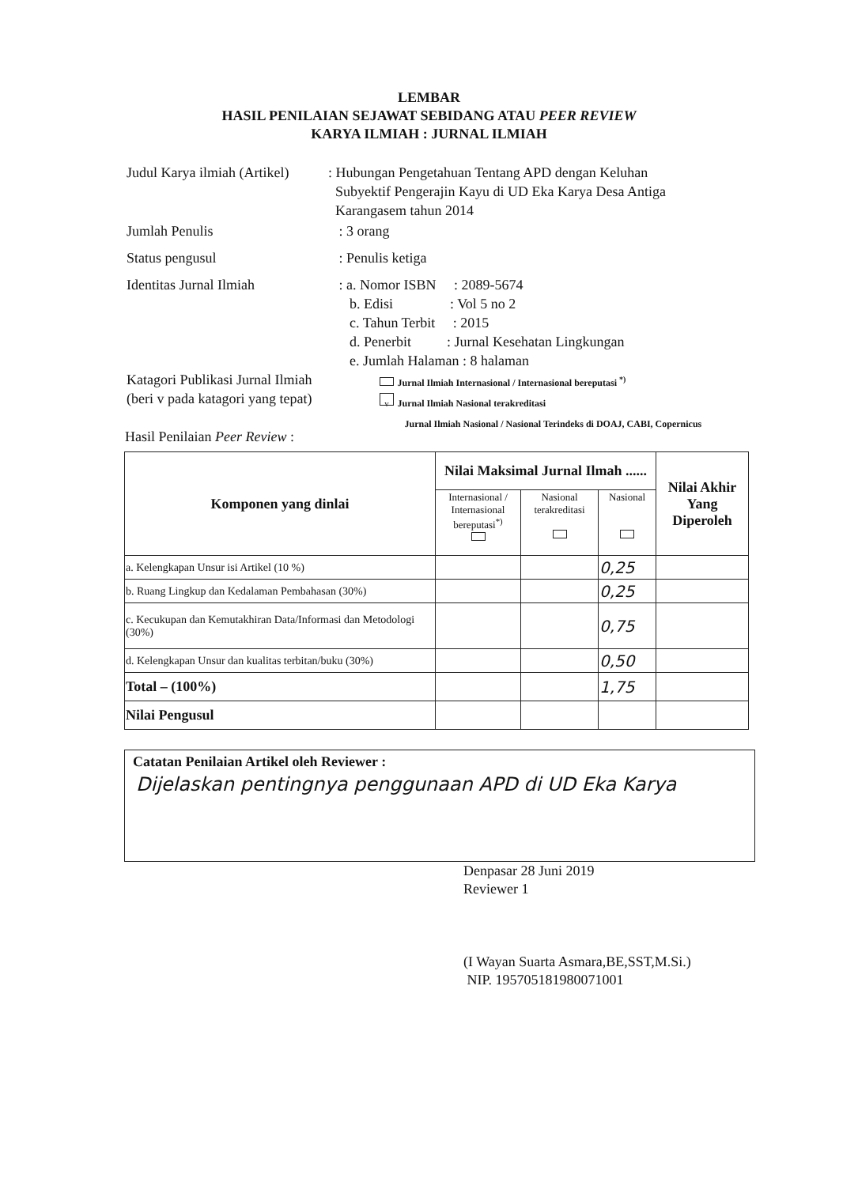LEMBAR
HASIL PENILAIAN SEJAWAT SEBIDANG ATAU PEER REVIEW
KARYA ILMIAH : JURNAL ILMIAH
Judul Karya ilmiah (Artikel)
: Hubungan Pengetahuan Tentang APD dengan Keluhan
Subyektif Pengerajin Kayu di UD Eka Karya Desa Antiga
Karangasem tahun 2014
Jumlah Penulis : 3 orang
Status pengusul : Penulis ketiga
Identitas Jurnal Ilmiah : a. Nomor ISBN : 2089-5674
b. Edisi : Vol 5 no 2
c. Tahun Terbit : 2015
d. Penerbit : Jurnal Kesehatan Lingkungan
e. Jumlah Halaman : 8 halaman
Katagori Publikasi Jurnal Ilmiah
(beri v pada katagori yang tepat)
Jurnal Ilmiah Internasional / Internasional bereputasi <sup>*)</sup>
v Jurnal Ilmiah Nasional terakreditasi
Jurnal Ilmiah Nasional / Nasional Terindeks di DOAJ, CABI, Copernicus
Hasil Penilaian Peer Review :
| Komponen yang dinlai | Nilai Maksimal Jurnal Ilmah ...... | | | Nilai Akhir Yang Diperoleh |
| --- | --- | --- | --- | --- |
| | Internasional / Internasional bereputasi<sup>*)</sup> | Nasional terakreditasi | Nasional | |
| a. Kelengkapan Unsur isi Artikel (10 %) | | | 0,25 | |
| b. Ruang Lingkup dan Kedalaman Pembahasan (30%) | | | 0,25 | |
| c. Kecukupan dan Kemutakhiran Data/Informasi dan Metodologi (30%) | | | 0,75 | |
| d. Kelengkapan Unsur dan kualitas terbitan/buku (30%) | | | 0,50 | |
| Total – (100%) | | | 1,75 | |
| Nilai Pengusul | | | | |
Catatan Penilaian Artikel oleh Reviewer :
Dijelaskan pentingnya penggunaan APD di UD Eka Karya
Denpasar 28 Juni 2019
Reviewer 1
(I Wayan Suarta Asmara,BE,SST,M.Si.)
NIP. 195705181980071001